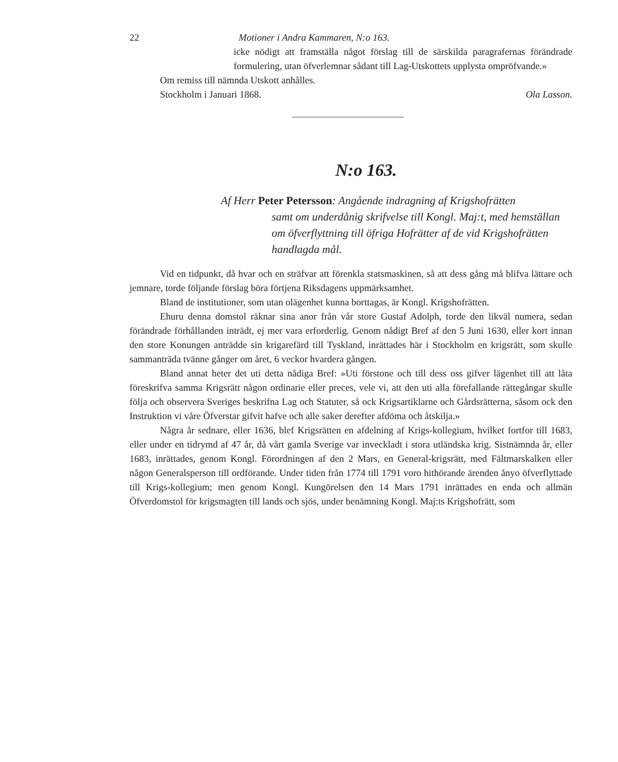22 Motioner i Andra Kammaren, N:o 163.
icke nödigt att framställa något förslag till de särskilda paragrafernas förändrade formulering, utan öfverlemnar sådant till Lag-Utskottets upplysta ompröfvande.»
Om remiss till nämnda Utskott anhålles.
Stockholm i Januari 1868. Ola Lasson.
N:o 163.
Af Herr Peter Petersson: Angående indragning af Krigshofrätten
samt om underdånig skrifvelse till Kongl. Maj:t, med hemställan om öfverflyttning till öfriga Hofrätter af de vid Krigshofrätten handlagda mål.
Vid en tidpunkt, då hvar och en sträfvar att förenkla statsmaskinen, så att dess gång må blifva lättare och jemnare, torde följande förslag böra förtjena Riksdagens uppmärksamhet.
Bland de institutioner, som utan olägenhet kunna borttagas, är Kongl. Krigshofrätten.
Ehuru denna domstol räknar sina anor från vår store Gustaf Adolph, torde den likväl numera, sedan förändrade förhållanden inträdt, ej mer vara erforderlig. Genom nådigt Bref af den 5 Juni 1630, eller kort innan den store Konungen anträdde sin krigarefärd till Tyskland, inrättades här i Stockholm en krigsrätt, som skulle sammanträda tvänne gånger om året, 6 veckor hvardera gången.
Bland annat heter det uti detta nådiga Bref: »Uti förstone och till dess oss gifver lägenhet till att låta föreskrifva samma Krigsrätt någon ordinarie eller preces, vele vi, att den uti alla förefallande rättegångar skulle följa och observera Sveriges beskrifna Lag och Statuter, så ock Krigsartiklarne och Gårdsrätterna, såsom ock den Instruktion vi våre Öfverstar gifvit hafve och alle saker derefter afdöma och åtskilja.»
Några år sednare, eller 1636, blef Krigsrätten en afdelning af Krigs-kollegium, hvilket fortfor till 1683, eller under en tidrymd af 47 år, då vårt gamla Sverige var inveckladt i stora utländska krig. Sistnämnda år, eller 1683, inrättades, genom Kongl. Förordningen af den 2 Mars, en General-krigsrätt, med Fältmarskalken eller någon Generalsperson till ordförande. Under tiden från 1774 till 1791 voro hithörande ärenden ånyo öfverflyttade till Krigs-kollegium; men genom Kongl. Kungörelsen den 14 Mars 1791 inrättades en enda och allmän Öfverdomstol för krigsmagten till lands och sjös, under benämning Kongl. Maj:ts Krigshofrätt, som